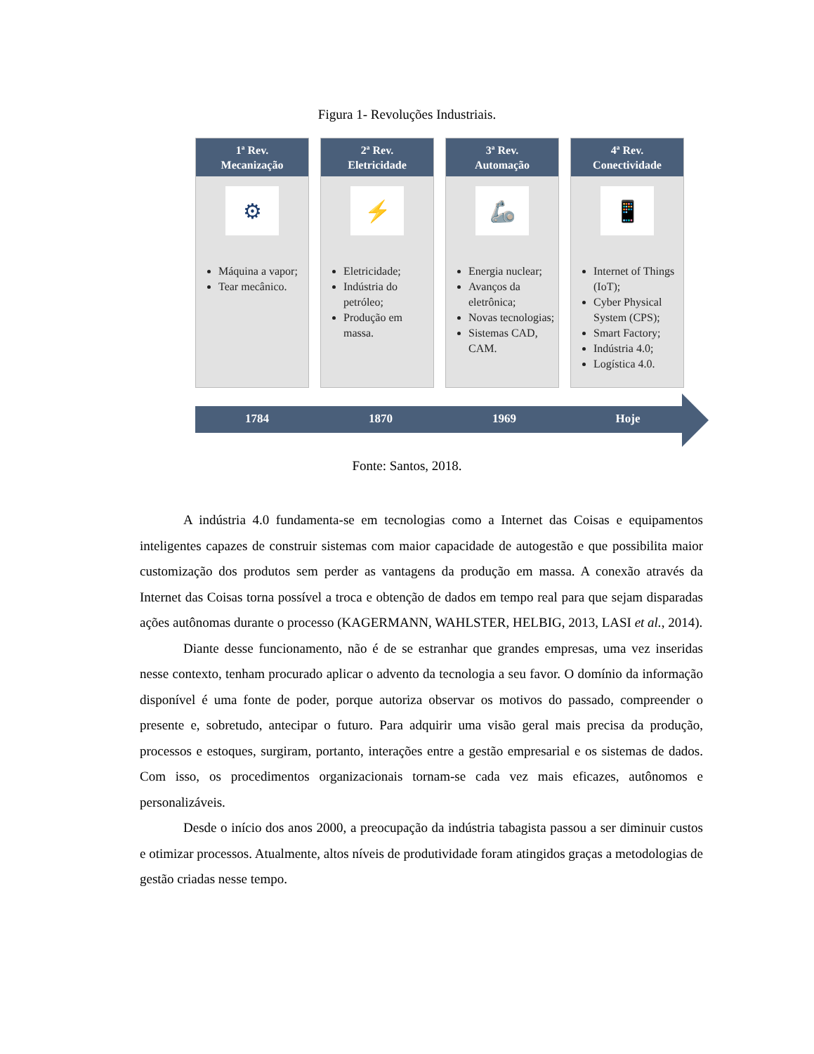Figura 1- Revoluções Industriais.
1ª Rev.
Mecanização
⚙
Máquina a vapor;
Tear mecânico.
2ª Rev.
Eletricidade
⚡
Eletricidade;
Indústria do petróleo;
Produção em massa.
3ª Rev.
Automação
🦾
Energia nuclear;
Avanços da eletrônica;
Novas tecnologias;
Sistemas CAD, CAM.
4ª Rev.
Conectividade
📱
Internet of Things (IoT);
Cyber Physical System (CPS);
Smart Factory;
Indústria 4.0;
Logística 4.0.
1784 1870 1969 Hoje
Fonte: Santos, 2018.
A indústria 4.0 fundamenta-se em tecnologias como a Internet das Coisas e equipamentos inteligentes capazes de construir sistemas com maior capacidade de autogestão e que possibilita maior customização dos produtos sem perder as vantagens da produção em massa. A conexão através da Internet das Coisas torna possível a troca e obtenção de dados em tempo real para que sejam disparadas ações autônomas durante o processo (KAGERMANN, WAHLSTER, HELBIG, 2013, LASI et al., 2014).
Diante desse funcionamento, não é de se estranhar que grandes empresas, uma vez inseridas nesse contexto, tenham procurado aplicar o advento da tecnologia a seu favor. O domínio da informação disponível é uma fonte de poder, porque autoriza observar os motivos do passado, compreender o presente e, sobretudo, antecipar o futuro. Para adquirir uma visão geral mais precisa da produção, processos e estoques, surgiram, portanto, interações entre a gestão empresarial e os sistemas de dados. Com isso, os procedimentos organizacionais tornam-se cada vez mais eficazes, autônomos e personalizáveis.
Desde o início dos anos 2000, a preocupação da indústria tabagista passou a ser diminuir custos e otimizar processos. Atualmente, altos níveis de produtividade foram atingidos graças a metodologias de gestão criadas nesse tempo.